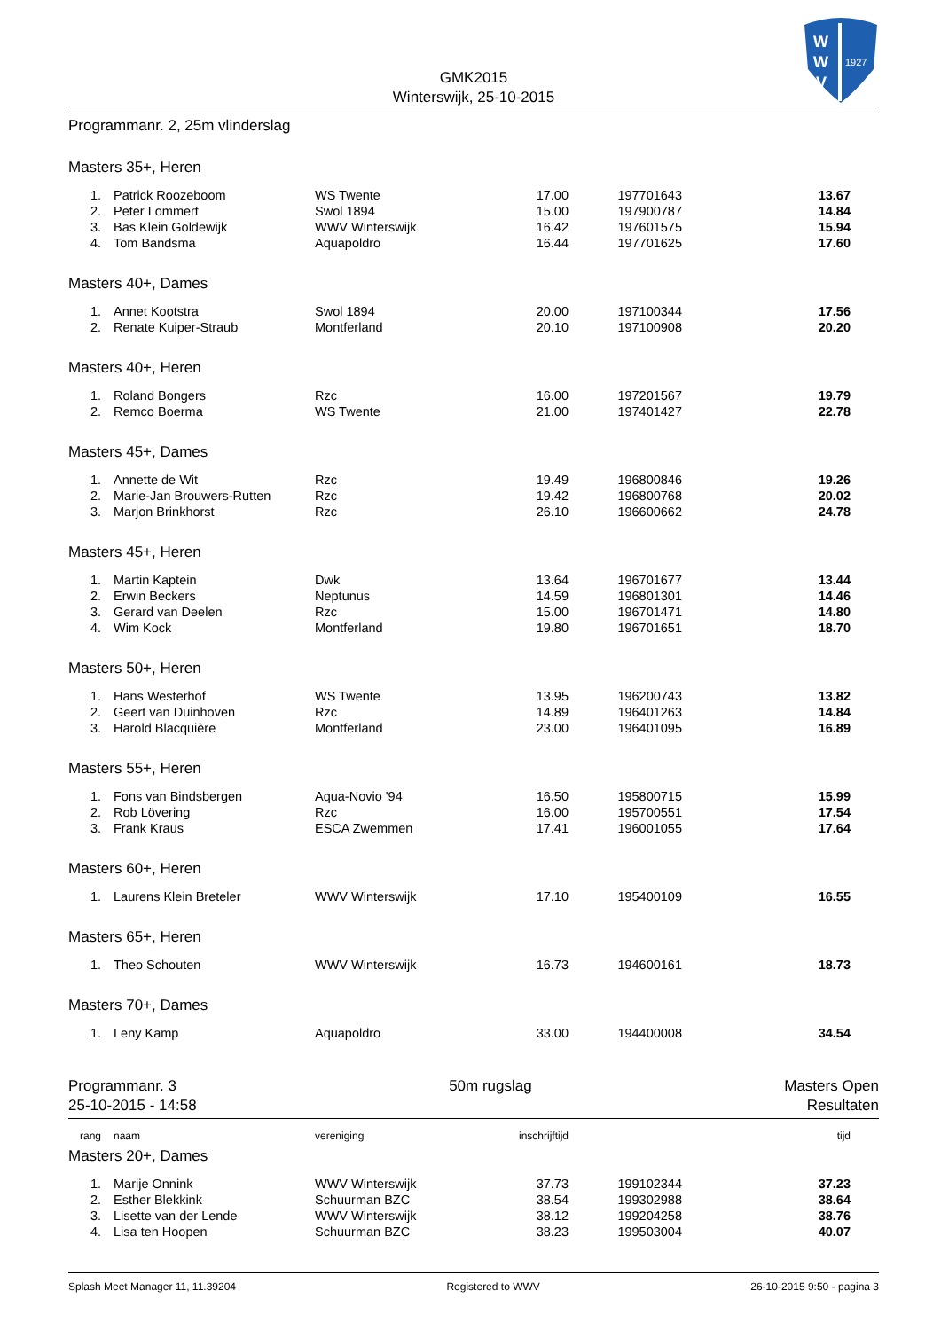GMK2015
Winterswijk, 25-10-2015
W
W
V
1927
Programmanr. 2, 25m vlinderslag
Masters 35+, Heren
| 1. | Patrick Roozeboom | WS Twente | 17.00 | 197701643 | 13.67 |
| 2. | Peter Lommert | Swol 1894 | 15.00 | 197900787 | 14.84 |
| 3. | Bas Klein Goldewijk | WWV Winterswijk | 16.42 | 197601575 | 15.94 |
| 4. | Tom Bandsma | Aquapoldro | 16.44 | 197701625 | 17.60 |
Masters 40+, Dames
| 1. | Annet Kootstra | Swol 1894 | 20.00 | 197100344 | 17.56 |
| 2. | Renate Kuiper-Straub | Montferland | 20.10 | 197100908 | 20.20 |
Masters 40+, Heren
| 1. | Roland Bongers | Rzc | 16.00 | 197201567 | 19.79 |
| 2. | Remco Boerma | WS Twente | 21.00 | 197401427 | 22.78 |
Masters 45+, Dames
| 1. | Annette de Wit | Rzc | 19.49 | 196800846 | 19.26 |
| 2. | Marie-Jan Brouwers-Rutten | Rzc | 19.42 | 196800768 | 20.02 |
| 3. | Marjon Brinkhorst | Rzc | 26.10 | 196600662 | 24.78 |
Masters 45+, Heren
| 1. | Martin Kaptein | Dwk | 13.64 | 196701677 | 13.44 |
| 2. | Erwin Beckers | Neptunus | 14.59 | 196801301 | 14.46 |
| 3. | Gerard van Deelen | Rzc | 15.00 | 196701471 | 14.80 |
| 4. | Wim Kock | Montferland | 19.80 | 196701651 | 18.70 |
Masters 50+, Heren
| 1. | Hans Westerhof | WS Twente | 13.95 | 196200743 | 13.82 |
| 2. | Geert van Duinhoven | Rzc | 14.89 | 196401263 | 14.84 |
| 3. | Harold Blacquière | Montferland | 23.00 | 196401095 | 16.89 |
Masters 55+, Heren
| 1. | Fons van Bindsbergen | Aqua-Novio '94 | 16.50 | 195800715 | 15.99 |
| 2. | Rob Lövering | Rzc | 16.00 | 195700551 | 17.54 |
| 3. | Frank Kraus | ESCA Zwemmen | 17.41 | 196001055 | 17.64 |
Masters 60+, Heren
| 1. | Laurens Klein Breteler | WWV Winterswijk | 17.10 | 195400109 | 16.55 |
Masters 65+, Heren
| 1. | Theo Schouten | WWV Winterswijk | 16.73 | 194600161 | 18.73 |
Masters 70+, Dames
| 1. | Leny Kamp | Aquapoldro | 33.00 | 194400008 | 34.54 |
Programmanr. 3
25-10-2015 - 14:58
50m rugslag Masters Open
Resultaten
| rang | naam | vereniging | inschrijftijd | | tijd |
Masters 20+, Dames
| 1. | Marije Onnink | WWV Winterswijk | 37.73 | 199102344 | 37.23 |
| 2. | Esther Blekkink | Schuurman BZC | 38.54 | 199302988 | 38.64 |
| 3. | Lisette van der Lende | WWV Winterswijk | 38.12 | 199204258 | 38.76 |
| 4. | Lisa ten Hoopen | Schuurman BZC | 38.23 | 199503004 | 40.07 |
Splash Meet Manager 11, 11.39204 Registered to WWV 26-10-2015 9:50 - pagina 3